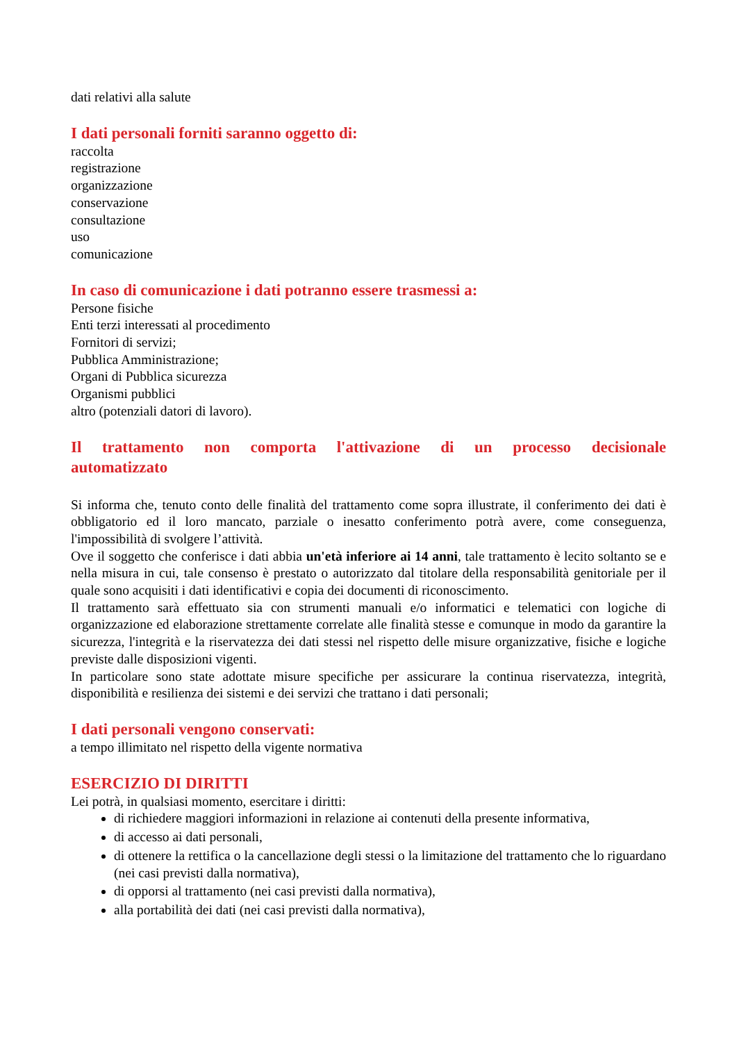dati relativi alla salute
I dati personali forniti saranno oggetto di:
raccolta
registrazione
organizzazione
conservazione
consultazione
uso
comunicazione
In caso di comunicazione i dati potranno essere trasmessi a:
Persone fisiche
Enti terzi interessati al procedimento
Fornitori di servizi;
Pubblica Amministrazione;
Organi di Pubblica sicurezza
Organismi pubblici
altro (potenziali datori di lavoro).
Il trattamento non comporta l'attivazione di un processo decisionale automatizzato
Si informa che, tenuto conto delle finalità del trattamento come sopra illustrate, il conferimento dei dati è obbligatorio ed il loro mancato, parziale o inesatto conferimento potrà avere, come conseguenza, l'impossibilità di svolgere l’attività.
Ove il soggetto che conferisce i dati abbia un'età inferiore ai 14 anni, tale trattamento è lecito soltanto se e nella misura in cui, tale consenso è prestato o autorizzato dal titolare della responsabilità genitoriale per il quale sono acquisiti i dati identificativi e copia dei documenti di riconoscimento.
Il trattamento sarà effettuato sia con strumenti manuali e/o informatici e telematici con logiche di organizzazione ed elaborazione strettamente correlate alle finalità stesse e comunque in modo da garantire la sicurezza, l'integrità e la riservatezza dei dati stessi nel rispetto delle misure organizzative, fisiche e logiche previste dalle disposizioni vigenti.
In particolare sono state adottate misure specifiche per assicurare la continua riservatezza, integrità, disponibilità e resilienza dei sistemi e dei servizi che trattano i dati personali;
I dati personali vengono conservati:
a tempo illimitato nel rispetto della vigente normativa
ESERCIZIO DI DIRITTI
Lei potrà, in qualsiasi momento, esercitare i diritti:
di richiedere maggiori informazioni in relazione ai contenuti della presente informativa,
di accesso ai dati personali,
di ottenere la rettifica o la cancellazione degli stessi o la limitazione del trattamento che lo riguardano (nei casi previsti dalla normativa),
di opporsi al trattamento (nei casi previsti dalla normativa),
alla portabilità dei dati (nei casi previsti dalla normativa),